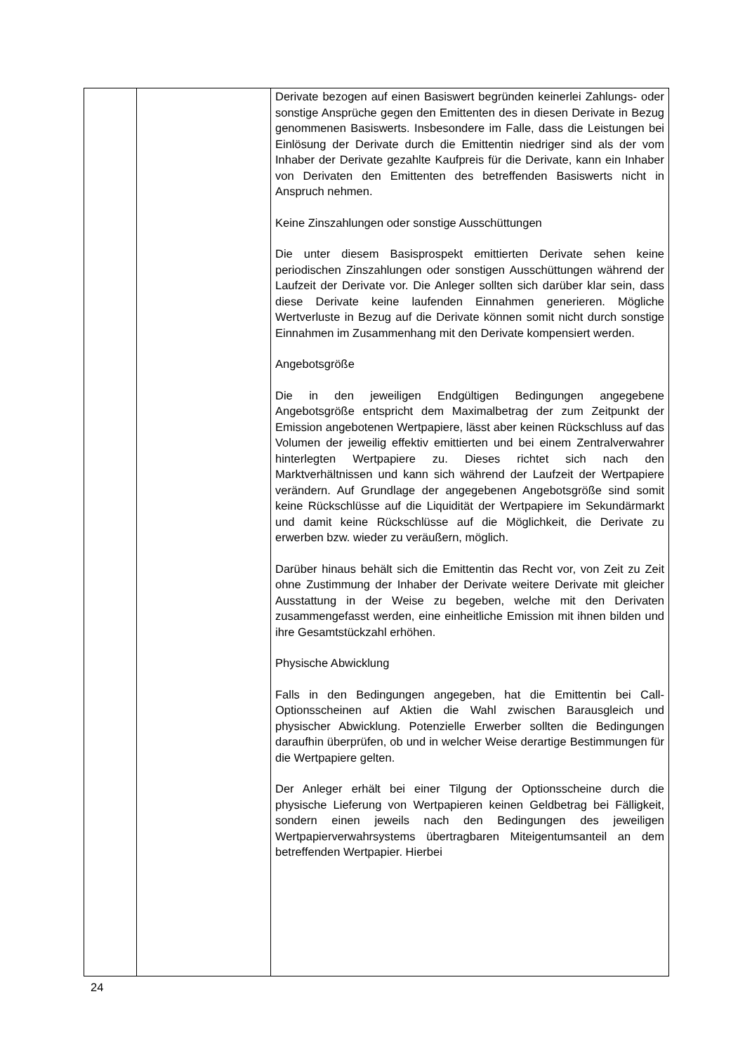| | | Derivate bezogen auf einen Basiswert begründen keinerlei Zahlungs- oder sonstige Ansprüche gegen den Emittenten des in diesen Derivate in Bezug genommenen Basiswerts. Insbesondere im Falle, dass die Leistungen bei Einlösung der Derivate durch die Emittentin niedriger sind als der vom Inhaber der Derivate gezahlte Kaufpreis für die Derivate, kann ein Inhaber von Derivaten den Emittenten des betreffenden Basiswerts nicht in Anspruch nehmen. Keine Zinszahlungen oder sonstige Ausschüttungen Die unter diesem Basisprospekt emittierten Derivate sehen keine periodischen Zinszahlungen oder sonstigen Ausschüttungen während der Laufzeit der Derivate vor. Die Anleger sollten sich darüber klar sein, dass diese Derivate keine laufenden Einnahmen generieren. Mögliche Wertverluste in Bezug auf die Derivate können somit nicht durch sonstige Einnahmen im Zusammenhang mit den Derivate kompensiert werden. Angebotsgröße Die in den jeweiligen Endgültigen Bedingungen angegebene Angebotsgröße entspricht dem Maximalbetrag der zum Zeitpunkt der Emission angebotenen Wertpapiere, lässt aber keinen Rückschluss auf das Volumen der jeweilig effektiv emittierten und bei einem Zentralverwahrer hinterlegten Wertpapiere zu. Dieses richtet sich nach den Marktverhältnissen und kann sich während der Laufzeit der Wertpapiere verändern. Auf Grundlage der angegebenen Angebotsgröße sind somit keine Rückschlüsse auf die Liquidität der Wertpapiere im Sekundärmarkt und damit keine Rückschlüsse auf die Möglichkeit, die Derivate zu erwerben bzw. wieder zu veräußern, möglich. Darüber hinaus behält sich die Emittentin das Recht vor, von Zeit zu Zeit ohne Zustimmung der Inhaber der Derivate weitere Derivate mit gleicher Ausstattung in der Weise zu begeben, welche mit den Derivaten zusammengefasst werden, eine einheitliche Emission mit ihnen bilden und ihre Gesamtstückzahl erhöhen. Physische Abwicklung Falls in den Bedingungen angegeben, hat die Emittentin bei Call-Optionsscheinen auf Aktien die Wahl zwischen Barausgleich und physischer Abwicklung. Potenzielle Erwerber sollten die Bedingungen daraufhin überprüfen, ob und in welcher Weise derartige Bestimmungen für die Wertpapiere gelten. Der Anleger erhält bei einer Tilgung der Optionsscheine durch die physische Lieferung von Wertpapieren keinen Geldbetrag bei Fälligkeit, sondern einen jeweils nach den Bedingungen des jeweiligen Wertpapierverwahrsystems übertragbaren Miteigentumsanteil an dem betreffenden Wertpapier. Hierbei |
24